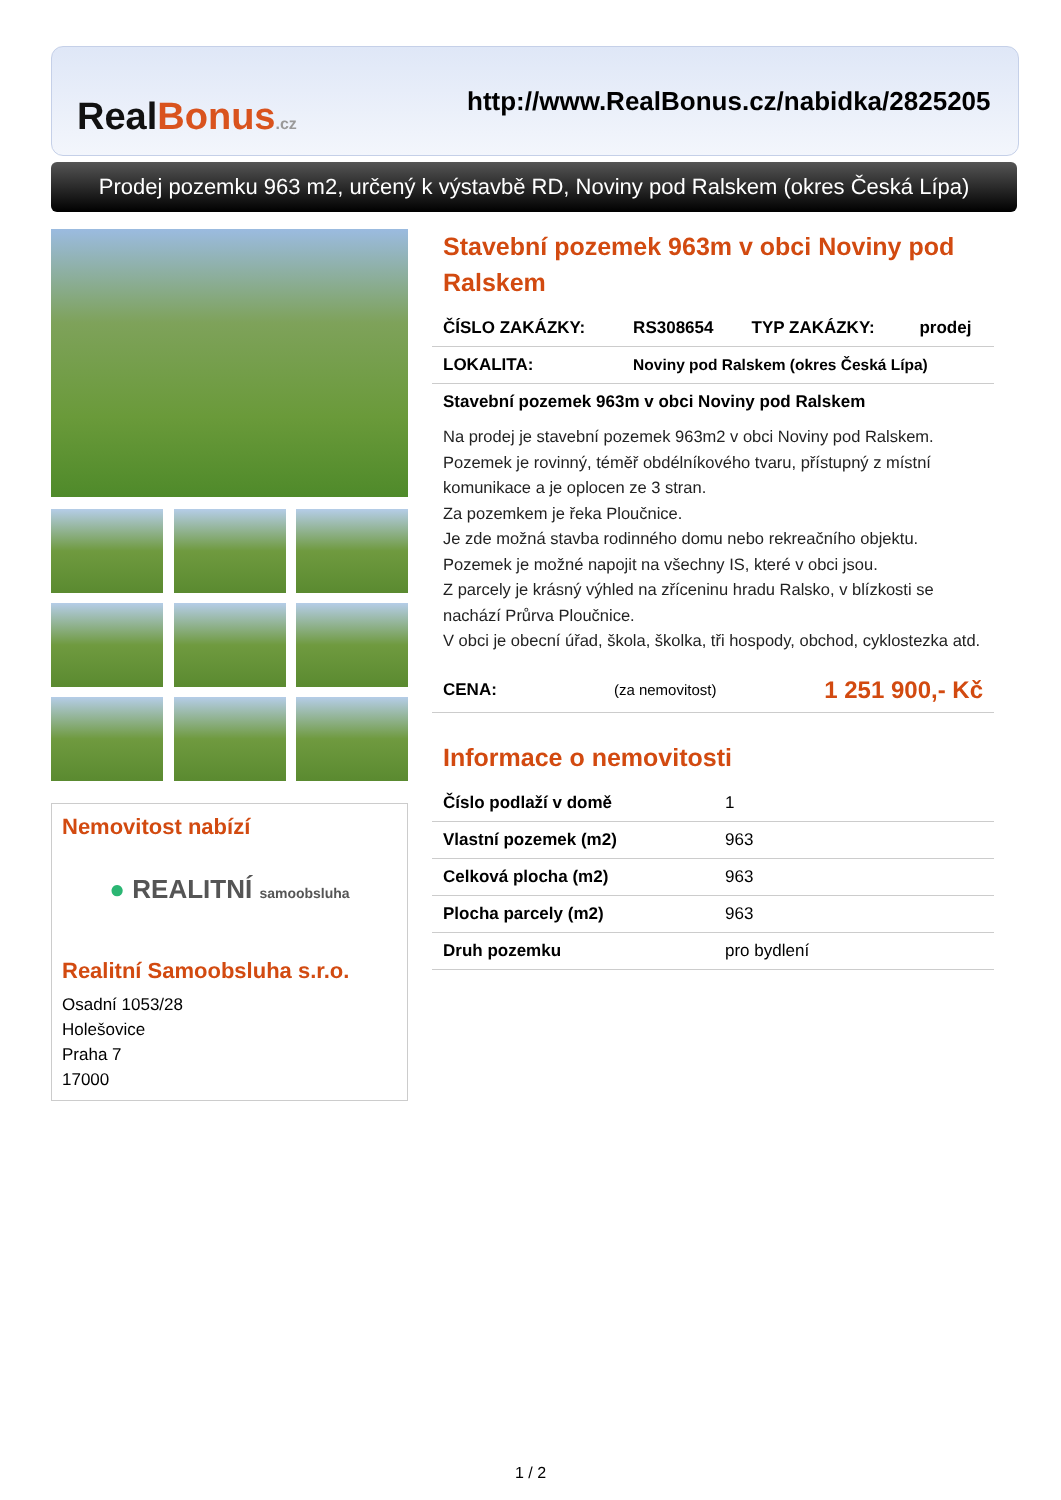Real Bonus.cz
http://www.RealBonus.cz/nabidka/2825205
Prodej pozemku 963 m2, určený k výstavbě RD, Noviny pod Ralskem (okres Česká Lípa)
Nemovitost nabízí
● REALITNÍ samoobsluha
Realitní Samoobsluha s.r.o.
Osadní 1053/28
Holešovice
Praha 7
17000
Stavební pozemek 963m v obci Noviny pod Ralskem
| ČÍSLO ZAKÁZKY: | RS308654 | TYP ZAKÁZKY: | prodej |
| LOKALITA: | Noviny pod Ralskem (okres Česká Lípa) | | |
Stavební pozemek 963m v obci Noviny pod Ralskem
Na prodej je stavební pozemek 963m2 v obci Noviny pod Ralskem.
Pozemek je rovinný, téměř obdélníkového tvaru, přístupný z místní komunikace a je oplocen ze 3 stran.
Za pozemkem je řeka Ploučnice.
Je zde možná stavba rodinného domu nebo rekreačního objektu.
Pozemek je možné napojit na všechny IS, které v obci jsou.
Z parcely je krásný výhled na zříceninu hradu Ralsko, v blízkosti se nachází Průrva Ploučnice.
V obci je obecní úřad, škola, školka, tři hospody, obchod, cyklostezka atd.
| CENA: | (za nemovitost) | 1 251 900,- Kč |
Informace o nemovitosti
| Číslo podlaží v domě | 1 |
| Vlastní pozemek (m2) | 963 |
| Celková plocha (m2) | 963 |
| Plocha parcely (m2) | 963 |
| Druh pozemku | pro bydlení |
1 / 2